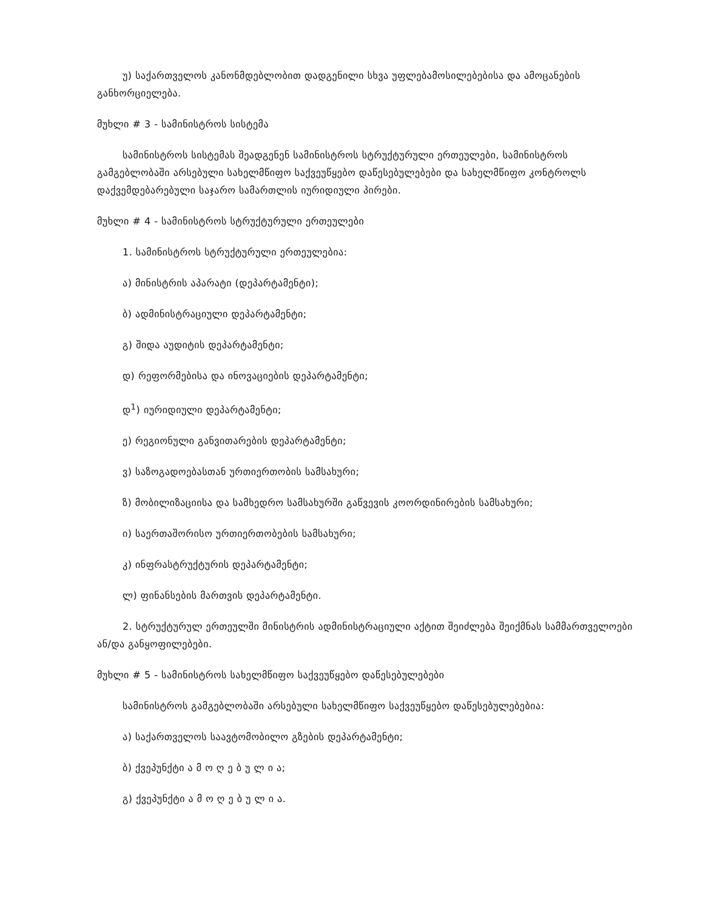უ) საქართველოს კანონმდებლობით დადგენილი სხვა უფლებამოსილებებისა და ამოცანების განხორციელება.
მუხლი # 3 - სამინისტროს სისტემა
სამინისტროს სისტემას შეადგენენ სამინისტროს სტრუქტურული ერთეულები, სამინისტროს გამგებლობაში არსებული სახელმწიფო საქვეუწყებო დაწესებულებები და სახელმწიფო კონტროლს დაქვემდებარებული საჯარო სამართლის იურიდიული პირები.
მუხლი # 4 - სამინისტროს სტრუქტურული ერთეულები
1. სამინისტროს სტრუქტურული ერთეულებია:
ა) მინისტრის აპარატი (დეპარტამენტი);
ბ) ადმინისტრაციული დეპარტამენტი;
გ) შიდა აუდიტის დეპარტამენტი;
დ) რეფორმებისა და ინოვაციების დეპარტამენტი;
დ<sup>1</sup>) იურიდიული დეპარტამენტი;
ე) რეგიონული განვითარების დეპარტამენტი;
ვ) საზოგადოებასთან ურთიერთობის სამსახური;
ზ) მობილიზაციისა და სამხედრო სამსახურში გაწვევის კოორდინირების სამსახური;
ი) საერთაშორისო ურთიერთობების სამსახური;
კ) ინფრასტრუქტურის დეპარტამენტი;
ლ) ფინანსების მართვის დეპარტამენტი.
2. სტრუქტურულ ერთეულში მინისტრის ადმინისტრაციული აქტით შეიძლება შეიქმნას სამმართველოები ან/და განყოფილებები.
მუხლი # 5 - სამინისტროს სახელმწიფო საქვეუწყებო დაწესებულებები
სამინისტროს გამგებლობაში არსებული სახელმწიფო საქვეუწყებო დაწესებულებებია:
ა) საქართველოს საავტომობილო გზების დეპარტამენტი;
ბ) ქვეპუნქტი ა მ ო ღ ე ბ უ ლ ი ა;
გ) ქვეპუნქტი ა მ ო ღ ე ბ უ ლ ი ა.